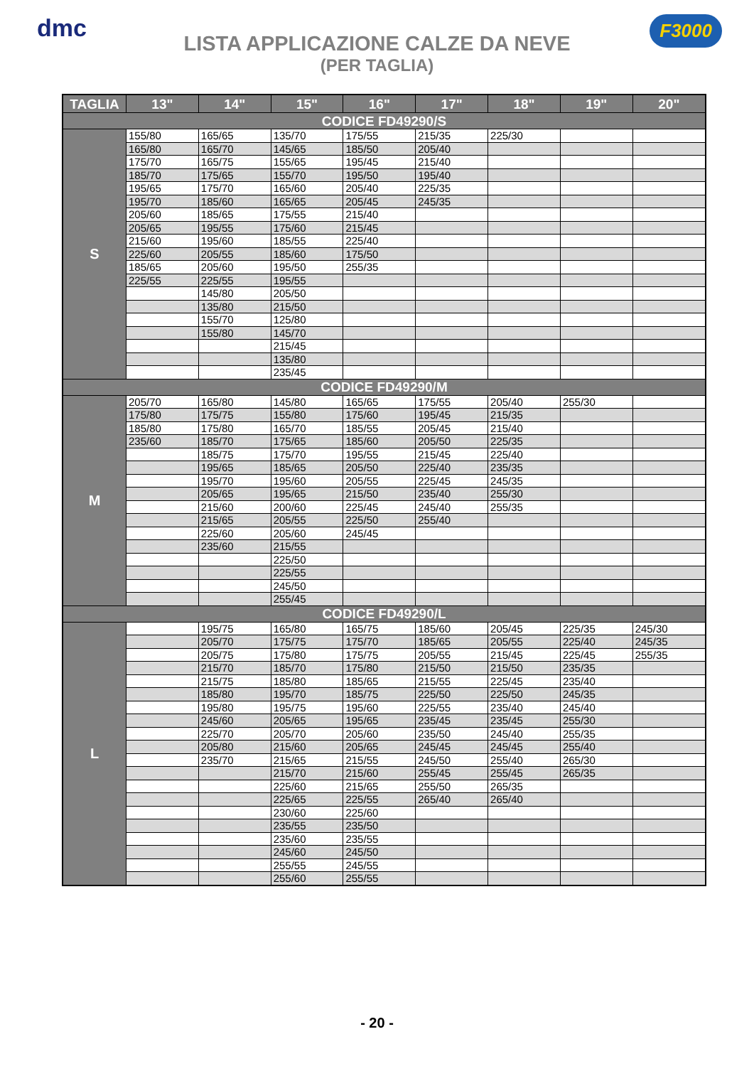dmc F3000
LISTA APPLICAZIONE CALZE DA NEVE
(PER TAGLIA)
| TAGLIA | 13" | 14" | 15" | 16" | 17" | 18" | 19" | 20" |
| --- | --- | --- | --- | --- | --- | --- | --- | --- |
| CODICE FD49290/S | | | | | | | | |
| S | 155/80 | 165/65 | 135/70 | 175/55 | 215/35 | 225/30 | | |
| | 165/80 | 165/70 | 145/65 | 185/50 | 205/40 | | | |
| | 175/70 | 165/75 | 155/65 | 195/45 | 215/40 | | | |
| | 185/70 | 175/65 | 155/70 | 195/50 | 195/40 | | | |
| | 195/65 | 175/70 | 165/60 | 205/40 | 225/35 | | | |
| | 195/70 | 185/60 | 165/65 | 205/45 | 245/35 | | | |
| | 205/60 | 185/65 | 175/55 | 215/40 | | | | |
| | 205/65 | 195/55 | 175/60 | 215/45 | | | | |
| | 215/60 | 195/60 | 185/55 | 225/40 | | | | |
| | 225/60 | 205/55 | 185/60 | 175/50 | | | | |
| | 185/65 | 205/60 | 195/50 | 255/35 | | | | |
| | 225/55 | 225/55 | 195/55 | | | | | |
| | | 145/80 | 205/50 | | | | | |
| | | 135/80 | 215/50 | | | | | |
| | | 155/70 | 125/80 | | | | | |
| | | 155/80 | 145/70 | | | | | |
| | | | 215/45 | | | | | |
| | | | 135/80 | | | | | |
| | | | 235/45 | | | | | |
| CODICE FD49290/M | | | | | | | | |
| M | 205/70 | 165/80 | 145/80 | 165/65 | 175/55 | 205/40 | 255/30 | |
| | 175/80 | 175/75 | 155/80 | 175/60 | 195/45 | 215/35 | | |
| | 185/80 | 175/80 | 165/70 | 185/55 | 205/45 | 215/40 | | |
| | 235/60 | 185/70 | 175/65 | 185/60 | 205/50 | 225/35 | | |
| | | 185/75 | 175/70 | 195/55 | 215/45 | 225/40 | | |
| | | 195/65 | 185/65 | 205/50 | 225/40 | 235/35 | | |
| | | 195/70 | 195/60 | 205/55 | 225/45 | 245/35 | | |
| | | 205/65 | 195/65 | 215/50 | 235/40 | 255/30 | | |
| | | 215/60 | 200/60 | 225/45 | 245/40 | 255/35 | | |
| | | 215/65 | 205/55 | 225/50 | 255/40 | | | |
| | | 225/60 | 205/60 | 245/45 | | | | |
| | | 235/60 | 215/55 | | | | | |
| | | | 225/50 | | | | | |
| | | | 225/55 | | | | | |
| | | | 245/50 | | | | | |
| | | | 255/45 | | | | | |
| CODICE FD49290/L | | | | | | | | |
| L | | 195/75 | 165/80 | 165/75 | 185/60 | 205/45 | 225/35 | 245/30 |
| | | 205/70 | 175/75 | 175/70 | 185/65 | 205/55 | 225/40 | 245/35 |
| | | 205/75 | 175/80 | 175/75 | 205/55 | 215/45 | 225/45 | 255/35 |
| | | 215/70 | 185/70 | 175/80 | 215/50 | 215/50 | 235/35 | |
| | | 215/75 | 185/80 | 185/65 | 215/55 | 225/45 | 235/40 | |
| | | 185/80 | 195/70 | 185/75 | 225/50 | 225/50 | 245/35 | |
| | | 195/80 | 195/75 | 195/60 | 225/55 | 235/40 | 245/40 | |
| | | 245/60 | 205/65 | 195/65 | 235/45 | 235/45 | 255/30 | |
| | | 225/70 | 205/70 | 205/60 | 235/50 | 245/40 | 255/35 | |
| | | 205/80 | 215/60 | 205/65 | 245/45 | 245/45 | 255/40 | |
| | | 235/70 | 215/65 | 215/55 | 245/50 | 255/40 | 265/30 | |
| | | | 215/70 | 215/60 | 255/45 | 255/45 | 265/35 | |
| | | | 225/60 | 215/65 | 255/50 | 265/35 | | |
| | | | 225/65 | 225/55 | 265/40 | 265/40 | | |
| | | | 230/60 | 225/60 | | | | |
| | | | 235/55 | 235/50 | | | | |
| | | | 235/60 | 235/55 | | | | |
| | | | 245/60 | 245/50 | | | | |
| | | | 255/55 | 245/55 | | | | |
| | | | 255/60 | 255/55 | | | | |
- 20 -